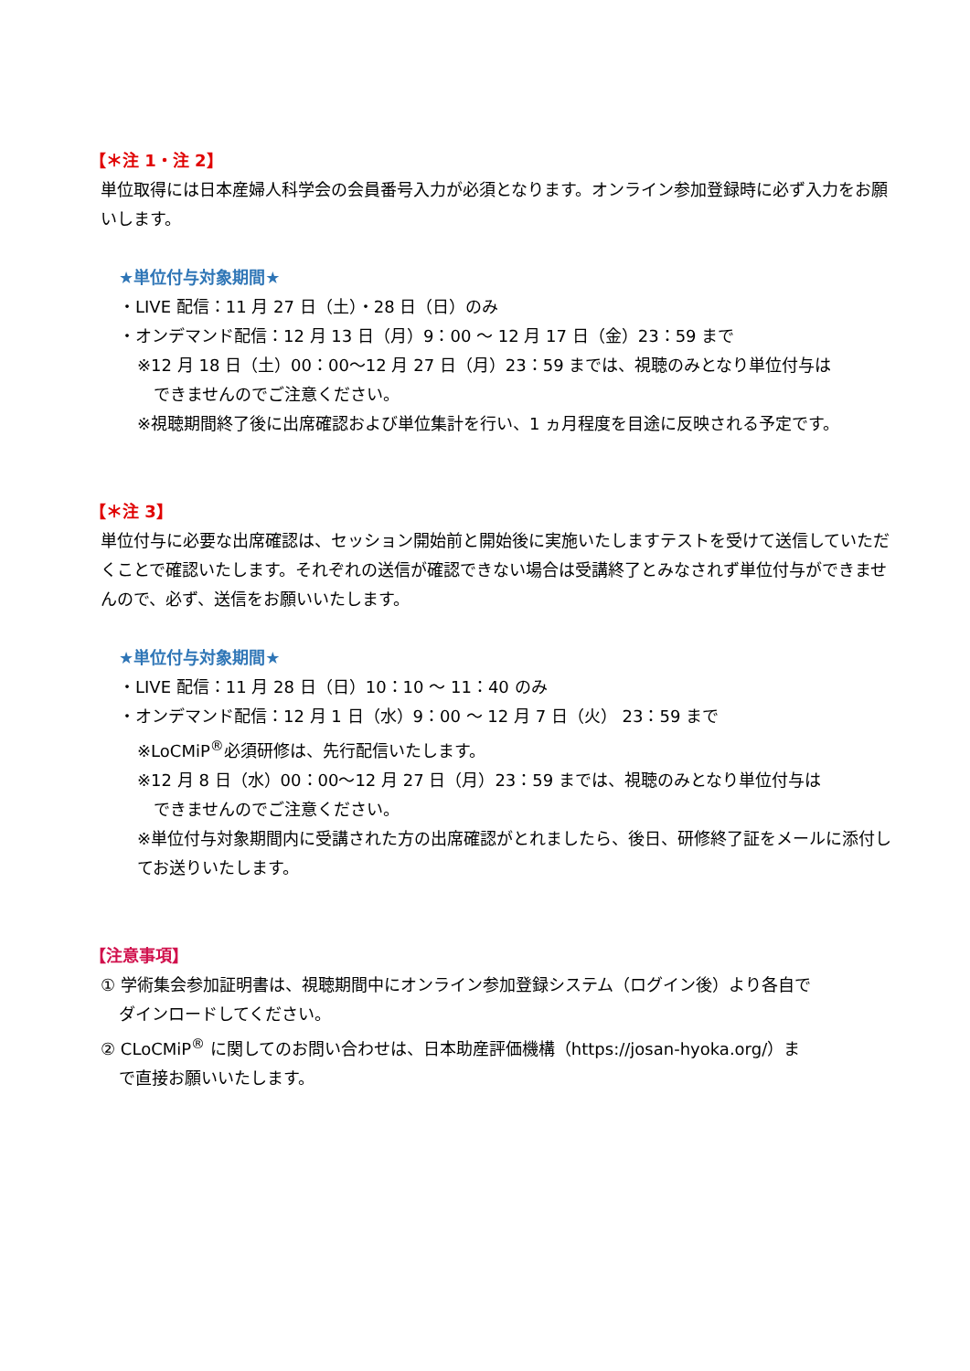【＊注 1・注 2】
単位取得には日本産婦人科学会の会員番号入力が必須となります。オンライン参加登録時に必ず入力をお願いします。
★単位付与対象期間★
・LIVE 配信：11 月 27 日（土）・28 日（日）のみ
・オンデマンド配信：12 月 13 日（月）9：00 ～ 12 月 17 日（金）23：59 まで
※12 月 18 日（土）00：00～12 月 27 日（月）23：59 までは、視聴のみとなり単位付与は
できませんのでご注意ください。
※視聴期間終了後に出席確認および単位集計を行い、1 ヵ月程度を目途に反映される予定です。
【＊注 3】
単位付与に必要な出席確認は、セッション開始前と開始後に実施いたしますテストを受けて送信していただくことで確認いたします。それぞれの送信が確認できない場合は受講終了とみなされず単位付与ができませんので、必ず、送信をお願いいたします。
★単位付与対象期間★
・LIVE 配信：11 月 28 日（日）10：10 ～ 11：40 のみ
・オンデマンド配信：12 月 1 日（水）9：00 ～ 12 月 7 日（火） 23：59 まで
※LoCMiP<sup>®</sup>必須研修は、先行配信いたします。
※12 月 8 日（水）00：00～12 月 27 日（月）23：59 までは、視聴のみとなり単位付与は
できませんのでご注意ください。
※単位付与対象期間内に受講された方の出席確認がとれましたら、後日、研修終了証をメールに添付してお送りいたします。
【注意事項】
① 学術集会参加証明書は、視聴期間中にオンライン参加登録システム（ログイン後）より各自で
ダインロードしてください。
② CLoCMiP<sup>®</sup> に関してのお問い合わせは、日本助産評価機構（https://josan-hyoka.org/）ま
で直接お願いいたします。